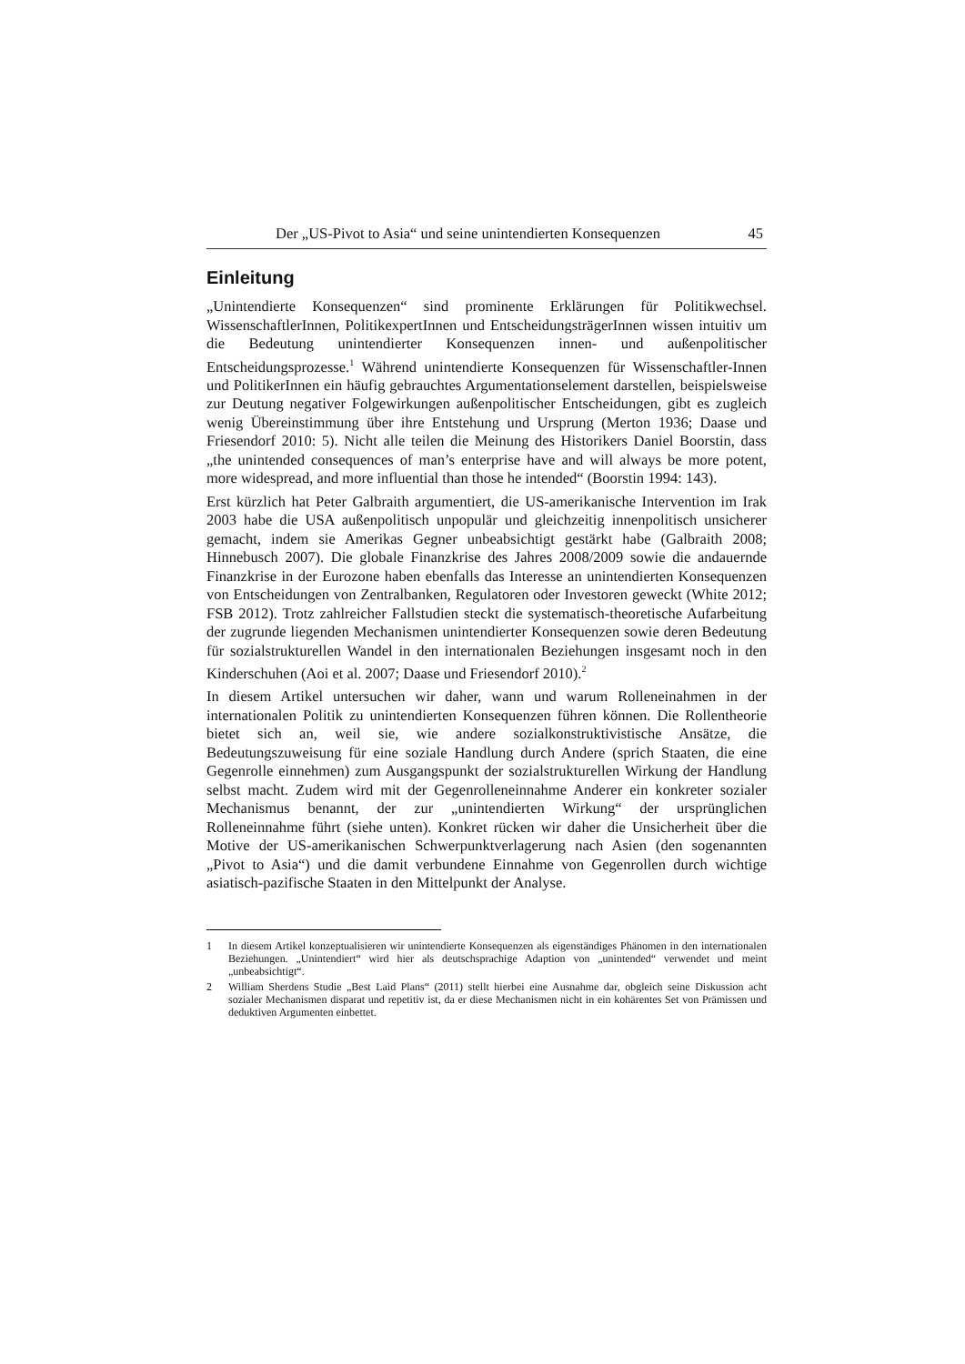Der „US-Pivot to Asia“ und seine unintendierten Konsequenzen 45
Einleitung
„Unintendierte Konsequenzen“ sind prominente Erklärungen für Politikwechsel. WissenschaftlerInnen, PolitikexpertInnen und EntscheidungsträgerInnen wissen intuitiv um die Bedeutung unintendierter Konsequenzen innen- und außenpolitischer Entscheidungsprozesse.<sup>1</sup> Während unintendierte Konsequenzen für Wissenschaftler-Innen und PolitikerInnen ein häufig gebrauchtes Argumentationselement darstellen, beispielsweise zur Deutung negativer Folgewirkungen außenpolitischer Entscheidungen, gibt es zugleich wenig Übereinstimmung über ihre Entstehung und Ursprung (Merton 1936; Daase und Friesendorf 2010: 5). Nicht alle teilen die Meinung des Historikers Daniel Boorstin, dass „the unintended consequences of man’s enterprise have and will always be more potent, more widespread, and more influential than those he intended“ (Boorstin 1994: 143).
Erst kürzlich hat Peter Galbraith argumentiert, die US-amerikanische Intervention im Irak 2003 habe die USA außenpolitisch unpopulär und gleichzeitig innenpolitisch unsicherer gemacht, indem sie Amerikas Gegner unbeabsichtigt gestärkt habe (Galbraith 2008; Hinnebusch 2007). Die globale Finanzkrise des Jahres 2008/2009 sowie die andauernde Finanzkrise in der Eurozone haben ebenfalls das Interesse an unintendierten Konsequenzen von Entscheidungen von Zentralbanken, Regulatoren oder Investoren geweckt (White 2012; FSB 2012). Trotz zahlreicher Fallstudien steckt die systematisch-theoretische Aufarbeitung der zugrunde liegenden Mechanismen unintendierter Konsequenzen sowie deren Bedeutung für sozialstrukturellen Wandel in den internationalen Beziehungen insgesamt noch in den Kinderschuhen (Aoi et al. 2007; Daase und Friesendorf 2010).<sup>2</sup>
In diesem Artikel untersuchen wir daher, wann und warum Rolleneinahmen in der internationalen Politik zu unintendierten Konsequenzen führen können. Die Rollentheorie bietet sich an, weil sie, wie andere sozialkonstruktivistische Ansätze, die Bedeutungszuweisung für eine soziale Handlung durch Andere (sprich Staaten, die eine Gegenrolle einnehmen) zum Ausgangspunkt der sozialstrukturellen Wirkung der Handlung selbst macht. Zudem wird mit der Gegenrolleneinnahme Anderer ein konkreter sozialer Mechanismus benannt, der zur „unintendierten Wirkung“ der ursprünglichen Rolleneinnahme führt (siehe unten). Konkret rücken wir daher die Unsicherheit über die Motive der US-amerikanischen Schwerpunktverlagerung nach Asien (den sogenannten „Pivot to Asia“) und die damit verbundene Einnahme von Gegenrollen durch wichtige asiatisch-pazifische Staaten in den Mittelpunkt der Analyse.
1 In diesem Artikel konzeptualisieren wir unintendierte Konsequenzen als eigenständiges Phänomen in den internationalen Beziehungen. „Unintendiert“ wird hier als deutschsprachige Adaption von „unintended“ verwendet und meint „unbeabsichtigt“.
2 William Sherdens Studie „Best Laid Plans“ (2011) stellt hierbei eine Ausnahme dar, obgleich seine Diskussion acht sozialer Mechanismen disparat und repetitiv ist, da er diese Mechanismen nicht in ein kohärentes Set von Prämissen und deduktiven Argumenten einbettet.